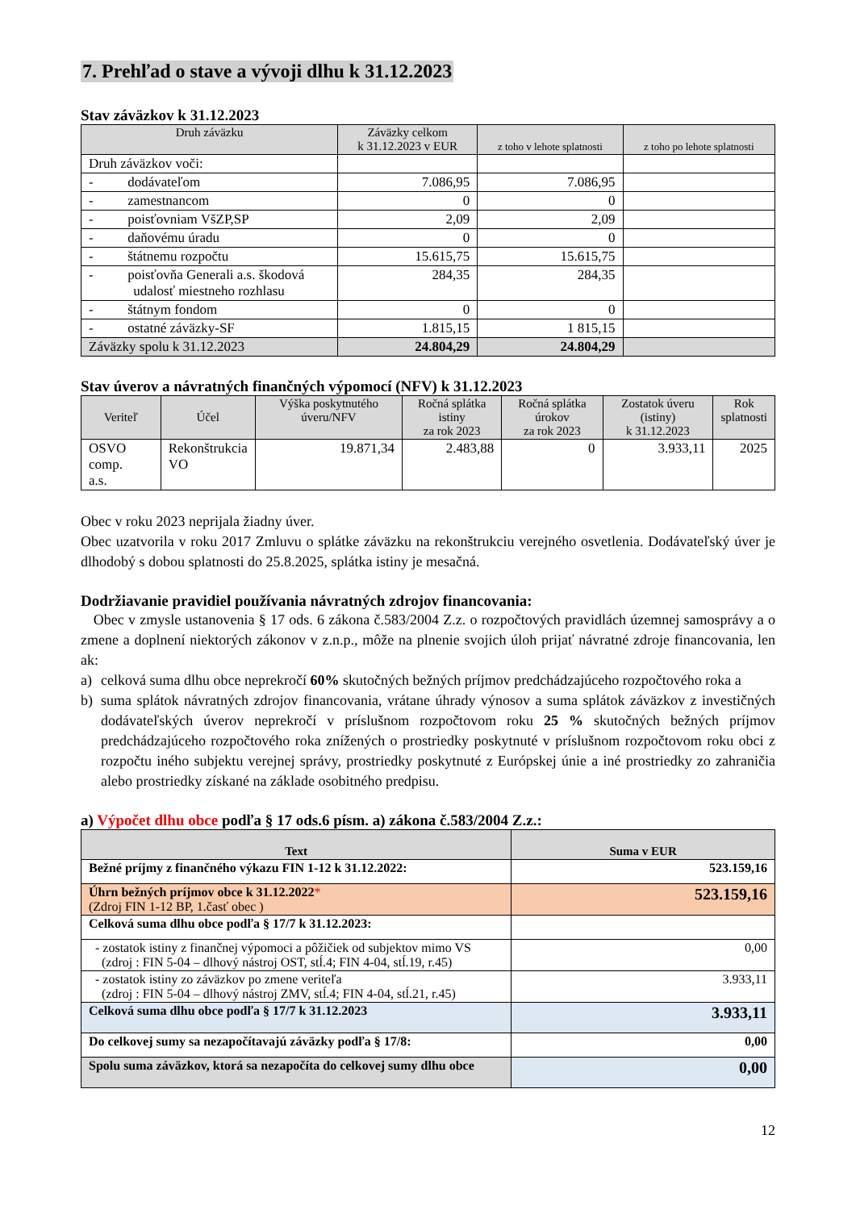7. Prehľad o stave a vývoji dlhu k 31.12.2023
Stav záväzkov k 31.12.2023
| Druh záväzku | Záväzky celkom k 31.12.2023 v EUR | z toho v lehote splatnosti | z toho po lehote splatnosti |
| --- | --- | --- | --- |
| Druh záväzkov voči: | | | |
| - dodávateľom | 7.086,95 | 7.086,95 | |
| - zamestnancom | 0 | 0 | |
| - poisťovniam VšZP,SP | 2,09 | 2,09 | |
| - daňovému úradu | 0 | 0 | |
| - štátnemu rozpočtu | 15.615,75 | 15.615,75 | |
| - poisťovňa Generali a.s. škodová udalosť miestneho rozhlasu | 284,35 | 284,35 | |
| - štátnym fondom | 0 | 0 | |
| - ostatné záväzky-SF | 1.815,15 | 1 815,15 | |
| Záväzky spolu k 31.12.2023 | 24.804,29 | 24.804,29 | |
Stav úverov a návratných finančných výpomocí (NFV) k 31.12.2023
| Veriteľ | Účel | Výška poskytnutého úveru/NFV | Ročná splátka istiny za rok 2023 | Ročná splátka úrokov za rok 2023 | Zostatok úveru (istiny) k 31.12.2023 | Rok splatnosti |
| --- | --- | --- | --- | --- | --- | --- |
| OSVO comp. a.s. | Rekonštrukcia VO | 19.871,34 | 2.483,88 | 0 | 3.933,11 | 2025 |
Obec v roku 2023 neprijala žiadny úver.
Obec uzatvorila v roku 2017 Zmluvu o splátke záväzku na rekonštrukciu verejného osvetlenia. Dodávateľský úver je dlhodobý s dobou splatnosti do 25.8.2025, splátka istiny je mesačná.
Dodržiavanie pravidiel používania návratných zdrojov financovania:
Obec v zmysle ustanovenia § 17 ods. 6 zákona č.583/2004 Z.z. o rozpočtových pravidlách územnej samosprávy a o zmene a doplnení niektorých zákonov v z.n.p., môže na plnenie svojich úloh prijať návratné zdroje financovania, len ak:
a) celková suma dlhu obce neprekročí 60% skutočných bežných príjmov predchádzajúceho rozpočtového roka a
b) suma splátok návratných zdrojov financovania, vrátane úhrady výnosov a suma splátok záväzkov z investičných dodávateľských úverov neprekročí v príslušnom rozpočtovom roku 25 % skutočných bežných príjmov predchádzajúceho rozpočtového roka znížených o prostriedky poskytnuté v príslušnom rozpočtovom roku obci z rozpočtu iného subjektu verejnej správy, prostriedky poskytnuté z Európskej únie a iné prostriedky zo zahraničia alebo prostriedky získané na základe osobitného predpisu.
a) Výpočet dlhu obce podľa § 17 ods.6 písm. a) zákona č.583/2004 Z.z.:
| Text | Suma v EUR |
| --- | --- |
| Bežné príjmy z finančného výkazu FIN 1-12 k 31.12.2022: | 523.159,16 |
| Úhrn bežných príjmov obce k 31.12.2022 * (Zdroj FIN 1-12 BP, 1.časť obec ) | 523.159,16 |
| Celková suma dlhu obce podľa § 17/7 k 31.12.2023: | |
| - zostatok istiny z finančnej výpomoci a pôžičiek od subjektov mimo VS (zdroj : FIN 5-04 – dlhový nástroj OST, stĺ.4; FIN 4-04, stĺ.19, r.45) | 0,00 |
| - zostatok istiny zo záväzkov po zmene veriteľa (zdroj : FIN 5-04 – dlhový nástroj ZMV, stĺ.4; FIN 4-04, stĺ.21, r.45) | 3.933,11 |
| Celková suma dlhu obce podľa § 17/7 k 31.12.2023 | 3.933,11 |
| Do celkovej sumy sa nezapočítavajú záväzky podľa § 17/8: | 0,00 |
| Spolu suma záväzkov, ktorá sa nezapočíta do celkovej sumy dlhu obce | 0,00 |
12